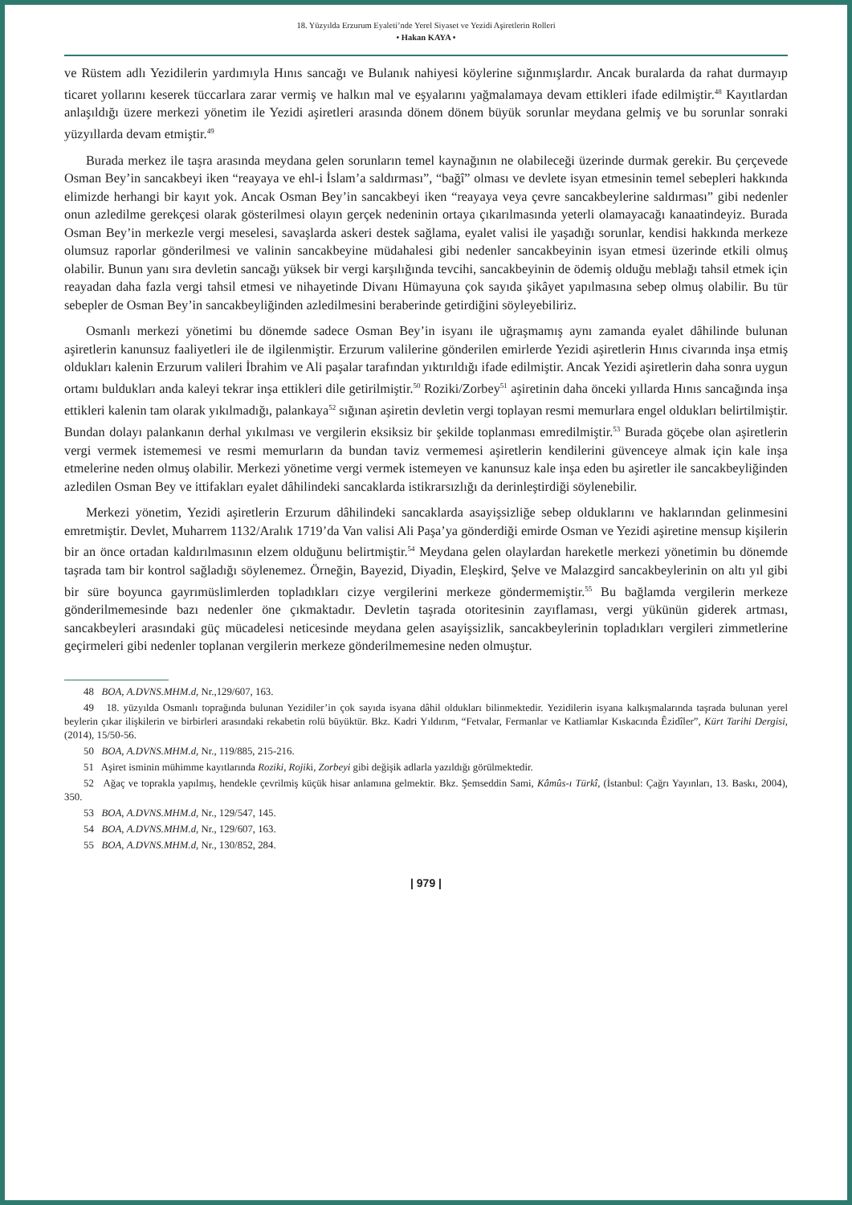18. Yüzyılda Erzurum Eyaleti’nde Yerel Siyaset ve Yezidi Aşiretlerin Rolleri
• Hakan KAYA •
ve Rüstem adlı Yezidilerin yardımıyla Hınıs sancağı ve Bulanık nahiyesi köylerine sığınmışlardır. Ancak buralarda da rahat durmayıp ticaret yollarını keserek tüccarlara zarar vermiş ve halkın mal ve eşyalarını yağmalamaya devam ettikleri ifade edilmiştir.<sup>48</sup> Kayıtlardan anlaşıldığı üzere merkezi yönetim ile Yezidi aşiretleri arasında dönem dönem büyük sorunlar meydana gelmiş ve bu sorunlar sonraki yüzyıllarda devam etmiştir.<sup>49</sup>
Burada merkez ile taşra arasında meydana gelen sorunların temel kaynağının ne olabileceği üzerinde durmak gerekir. Bu çerçevede Osman Bey’in sancakbeyi iken “reayaya ve ehl-i İslam’a saldırması”, “bağî” olması ve devlete isyan etmesinin temel sebepleri hakkında elimizde herhangi bir kayıt yok. Ancak Osman Bey’in sancakbeyi iken “reayaya veya çevre sancakbeylerine saldırması” gibi nedenler onun azledilme gerekçesi olarak gösterilmesi olayın gerçek nedeninin ortaya çıkarılmasında yeterli olamayacağı kanaatindeyiz. Burada Osman Bey’in merkezle vergi meselesi, savaşlarda askeri destek sağlama, eyalet valisi ile yaşadığı sorunlar, kendisi hakkında merkeze olumsuz raporlar gönderilmesi ve valinin sancakbeyine müdahalesi gibi nedenler sancakbeyinin isyan etmesi üzerinde etkili olmuş olabilir. Bunun yanı sıra devletin sancağı yüksek bir vergi karşılığında tevcihi, sancakbeyinin de ödemiş olduğu meblağı tahsil etmek için reayadan daha fazla vergi tahsil etmesi ve nihayetinde Divanı Hümayuna çok sayıda şikâyet yapılmasına sebep olmuş olabilir. Bu tür sebepler de Osman Bey’in sancakbeyliğinden azledilmesini beraberinde getirdiğini söyleyebiliriz.
Osmanlı merkezi yönetimi bu dönemde sadece Osman Bey’in isyanı ile uğraşmamış aynı zamanda eyalet dâhilinde bulunan aşiretlerin kanunsuz faaliyetleri ile de ilgilenmiştir. Erzurum valilerine gönderilen emirlerde Yezidi aşiretlerin Hınıs civarında inşa etmiş oldukları kalenin Erzurum valileri İbrahim ve Ali paşalar tarafından yıktırıldığı ifade edilmiştir. Ancak Yezidi aşiretlerin daha sonra uygun ortamı buldukları anda kaleyi tekrar inşa ettikleri dile getirilmiştir.<sup>50</sup> Roziki/Zorbey<sup>51</sup> aşiretinin daha önceki yıllarda Hınıs sancağında inşa ettikleri kalenin tam olarak yıkılmadığı, palankaya<sup>52</sup> sığınan aşiretin devletin vergi toplayan resmi memurlara engel oldukları belirtilmiştir. Bundan dolayı palankanın derhal yıkılması ve vergilerin eksiksiz bir şekilde toplanması emredilmiştir.<sup>53</sup> Burada göçebe olan aşiretlerin vergi vermek istememesi ve resmi memurların da bundan taviz vermemesi aşiretlerin kendilerini güvenceye almak için kale inşa etmelerine neden olmuş olabilir. Merkezi yönetime vergi vermek istemeyen ve kanunsuz kale inşa eden bu aşiretler ile sancakbeyliğinden azledilen Osman Bey ve ittifakları eyalet dâhilindeki sancaklarda istikrarsızlığı da derinleştirdiği söylenebilir.
Merkezi yönetim, Yezidi aşiretlerin Erzurum dâhilindeki sancaklarda asayişsizliğe sebep olduklarını ve haklarından gelinmesini emretmiştir. Devlet, Muharrem 1132/Aralık 1719’da Van valisi Ali Paşa’ya gönderdiği emirde Osman ve Yezidi aşiretine mensup kişilerin bir an önce ortadan kaldırılmasının elzem olduğunu belirtmiştir.<sup>54</sup> Meydana gelen olaylardan hareketle merkezi yönetimin bu dönemde taşrada tam bir kontrol sağladığı söylenemez. Örneğin, Bayezid, Diyadin, Eleşkird, Şelve ve Malazgird sancakbeylerinin on altı yıl gibi bir süre boyunca gayrımüslimlerden topladıkları cizye vergilerini merkeze göndermemiştir.<sup>55</sup> Bu bağlamda vergilerin merkeze gönderilmemesinde bazı nedenler öne çıkmaktadır. Devletin taşrada otoritesinin zayıflaması, vergi yükünün giderek artması, sancakbeyleri arasındaki güç mücadelesi neticesinde meydana gelen asayişsizlik, sancakbeylerinin topladıkları vergileri zimmetlerine geçirmeleri gibi nedenler toplanan vergilerin merkeze gönderilmemesine neden olmuştur.
48 BOA, A.DVNS.MHM.d, Nr.,129/607, 163.
49 18. yüzyılda Osmanlı toprağında bulunan Yezidiler’in çok sayıda isyana dâhil oldukları bilinmektedir. Yezidilerin isyana kalkışmalarında taşrada bulunan yerel beylerin çıkar ilişkilerin ve birbirleri arasındaki rekabetin rolü büyüktür. Bkz. Kadri Yıldırım, “Fetvalar, Fermanlar ve Katliamlar Kıskacında Êzidîler”, Kürt Tarihi Dergisi, (2014), 15/50-56.
50 BOA, A.DVNS.MHM.d, Nr., 119/885, 215-216.
51 Aşiret isminin mühimme kayıtlarında Roziki, Rojiki, Zorbeyi gibi değişik adlarla yazıldığı görülmektedir.
52 Ağaç ve toprakla yapılmış, hendekle çevrilmiş küçük hisar anlamına gelmektir. Bkz. Şemseddin Sami, Kâmûs-ı Türkî, (İstanbul: Çağrı Yayınları, 13. Baskı, 2004), 350.
53 BOA, A.DVNS.MHM.d, Nr., 129/547, 145.
54 BOA, A.DVNS.MHM.d, Nr., 129/607, 163.
55 BOA, A.DVNS.MHM.d, Nr., 130/852, 284.
| 979 |